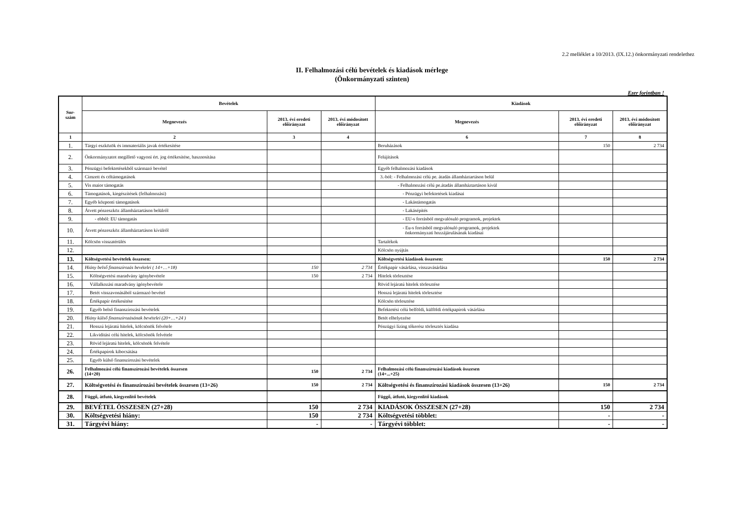2.2 melléklet a 10/2013. (IX.12.) önkormányzati rendelethez
II. Felhalmozási célú bevételek és kiadások mérlege
(Önkormányzati szinten)
Ezer forintban !
| Sor- szám | Bevételek | | | Kiadások | | |
| --- | --- | --- | --- | --- | --- | --- |
| | Megnevezés | 2013. évi eredeti előirányzat | 2013. évi módosított előirányzat | Megnevezés | 2013. évi eredeti előirányzat | 2013. évi módosított előirányzat |
| 1 | 2 | 3 | 4 | 6 | 7 | 8 |
| 1. | Tárgyi eszközök és immateriális javak értékesítése | | | Beruházások | 150 | 2 734 |
| 2. | Önkormányzatot megillető vagyoni ért. jog értékesítése, hasznosítása | | | Felújítások | | |
| 3. | Pénzügyi befektetésekből származó bevétel | | | Egyéb felhalmozási kiadások | | |
| 4. | Címzett és céltámogatások | | | 3.-ból: - Felhalmozási célú pe. átadás államháztartáson belül | | |
| 5. | Vis maior támogatás | | | - Felhalmozási célú pe.átadás államháztartáson kívül | | |
| 6. | Támogatások, kiegészítések (felhalmozási) | | | - Pénzügyi befektetések kiadásai | | |
| 7. | Egyéb központi támogatások | | | - Lakástámogatás | | |
| 8. | Átvett pénzeszköz államháztartáson belülről | | | - Lakásépítés | | |
| 9. | - ebből: EU támogatás | | | - EU-s forrásból megvalósuló programok, projektek | | |
| 10. | Átvett pénzeszköz államháztartáson kívülről | | | - Eu-s forrásból megvalósuló programok, projektek önkormányzati hozzájárulásának kiadásai | | |
| 11. | Kölcsön visszatérülés | | | Tartalékok | | |
| 12. | | | | Kölcsön nyújtás | | |
| 13. | Költségvetési bevételek összesen: | | | Költségvetési kiadások összesen: | 150 | 2 734 |
| 14. | Hiány belső finanszírozás bevételei ( 14+…+18) | 150 | 2 734 | Értékpapír vásárlása, visszavásárlása | | |
| 15. | Költségvetési maradvány igénybevétele | 150 | 2 734 | Hitelek törlesztése | | |
| 16. | Vállalkozási maradvány igénybevétele | | | Rövid lejáratú hitelek törlesztése | | |
| 17. | Betét visszavonásából származó bevétel | | | Hosszú lejáratú hitelek törlesztése | | |
| 18. | Értékpapír értékesítése | | | Kölcsön törlesztése | | |
| 19. | Egyéb belső finanszírozási bevételek | | | Befektetési célú belföldi, külföldi értékpapírok vásárlása | | |
| 20. | Hiány külső finanszírozásának bevételei (20+…+24 ) | | | Betét elhelyezése | | |
| 21. | Hosszú lejáratú hitelek, kölcsönök felvétele | | | Pénzügyi lízing tőkerész törlesztés kiadása | | |
| 22. | Likviditási célú hitelek, kölcsönök felvétele | | | | | |
| 23. | Rövid lejáratú hitelek, kölcsönök felvétele | | | | | |
| 24. | Értékpapírok kibocsátása | | | | | |
| 25. | Egyéb külső finanszírozási bevételek | | | | | |
| 26. | Felhalmozási célú finanszírozási bevételek összesen (14+20) | 150 | 2 734 | Felhalmozási célú finanszírozási kiadások összesen (14+...+25) | | |
| 27. | Költségvetési és finanszírozási bevételek összesen (13+26) | 150 | 2 734 | Költségvetési és finanszírozási kiadások összesen (13+26) | 150 | 2 734 |
| 28. | Függő, átfutó, kiegyenlítő bevételek | | | Függő, átfutó, kiegyenlítő kiadások | | |
| 29. | BEVÉTEL ÖSSZESEN (27+28) | 150 | 2 734 | KIADÁSOK ÖSSZESEN (27+28) | 150 | 2 734 |
| 30. | Költségvetési hiány: | 150 | 2 734 | Költségvetési többlet: | - | - |
| 31. | Tárgyévi hiány: | - | - | Tárgyévi többlet: | - | - |